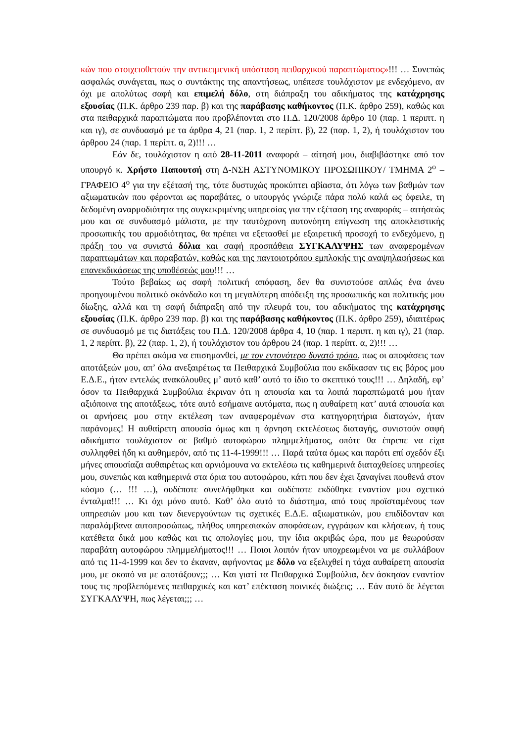κών που στοιχειοθετούν την αντικειμενική υπόσταση πειθαρχικού παραπτώματος»!!! … Συνεπώς ασφαλώς συνάγεται, πως ο συντάκτης της απαντήσεως, υπέπεσε τουλάχιστον με ενδεχόμενο, αν όχι με απολύτως σαφή και επιμελή δόλο, στη διάπραξη του αδικήματος της κατάχρησης εξουσίας (Π.Κ. άρθρο 239 παρ. β) και της παράβασης καθήκοντος (Π.Κ. άρθρο 259), καθώς και στα πειθαρχικά παραπτώματα που προβλέπονται στο Π.Δ. 120/2008 άρθρο 10 (παρ. 1 περιπτ. η και ιγ), σε συνδυασμό με τα άρθρα 4, 21 (παρ. 1, 2 περίπτ. β), 22 (παρ. 1, 2), ή τουλάχιστον του άρθρου 24 (παρ. 1 περίπτ. α, 2)!!! …
Εάν δε, τουλάχιστον η από 28-11-2011 αναφορά – αίτησή μου, διαβιβάστηκε από τον υπουργό κ. Χρήστο Παπουτσή στη Δ-ΝΣΗ ΑΣΤΥΝΟΜΙΚΟΥ ΠΡΟΣΩΠΙΚΟΥ/ ΤΜΗΜΑ 2<sup>ο</sup> – ΓΡΑΦΕΙΟ 4<sup>ο</sup> για την εξέτασή της, τότε δυστυχώς προκύπτει αβίαστα, ότι λόγω των βαθμών των αξιωματικών που φέρονται ως παραβάτες, ο υπουργός γνώριζε πάρα πολύ καλά ως όφειλε, τη δεδομένη αναρμοδιότητα της συγκεκριμένης υπηρεσίας για την εξέταση της αναφοράς – αιτήσεώς μου και σε συνδυασμό μάλιστα, με την ταυτόχρονη αυτονόητη επίγνωση της αποκλειστικής προσωπικής του αρμοδιότητας, θα πρέπει να εξετασθεί με εξαιρετική προσοχή το ενδεχόμενο, η πράξη του να συνιστά δόλια και σαφή προσπάθεια ΣΥΓΚΑΛΥΨΗΣ των αναφερομένων παραπτωμάτων και παραβατών, καθώς και της παντοιοτρόπου εμπλοκής της αναψηλαφήσεως και επανεκδικάσεως της υποθέσεώς μου!!! …
Τούτο βεβαίως ως σαφή πολιτική απόφαση, δεν θα συνιστούσε απλώς ένα άνευ προηγουμένου πολιτικό σκάνδαλο και τη μεγαλύτερη απόδειξη της προσωπικής και πολιτικής μου δίωξης, αλλά και τη σαφή διάπραξη από την πλευρά του, του αδικήματος της κατάχρησης εξουσίας (Π.Κ. άρθρο 239 παρ. β) και της παράβασης καθήκοντος (Π.Κ. άρθρο 259), ιδιαιτέρως σε συνδυασμό με τις διατάξεις του Π.Δ. 120/2008 άρθρα 4, 10 (παρ. 1 περιπτ. η και ιγ), 21 (παρ. 1, 2 περίπτ. β), 22 (παρ. 1, 2), ή τουλάχιστον του άρθρου 24 (παρ. 1 περίπτ. α, 2)!!! …
Θα πρέπει ακόμα να επισημανθεί, με τον εντονότερο δυνατό τρόπο, πως οι αποφάσεις των αποτάξεών μου, απ’ όλα ανεξαιρέτως τα Πειθαρχικά Συμβούλια που εκδίκασαν τις εις βάρος μου Ε.Δ.Ε., ήταν εντελώς ανακόλουθες μ’ αυτό καθ’ αυτό το ίδιο το σκεπτικό τους!!! … Δηλαδή, εφ’ όσον τα Πειθαρχικά Συμβούλια έκριναν ότι η απουσία και τα λοιπά παραπτώματά μου ήταν αξιόποινα της αποτάξεως, τότε αυτό εσήμαινε αυτόματα, πως η αυθαίρετη κατ’ αυτά απουσία και οι αρνήσεις μου στην εκτέλεση των αναφερομένων στα κατηγορητήρια διαταγών, ήταν παράνομες! Η αυθαίρετη απουσία όμως και η άρνηση εκτελέσεως διαταγής, συνιστούν σαφή αδικήματα τουλάχιστον σε βαθμό αυτοφώρου πλημμελήματος, οπότε θα έπρεπε να είχα συλληφθεί ήδη κι αυθημερόν, από τις 11-4-1999!!! … Παρά ταύτα όμως και παρότι επί σχεδόν έξι μήνες απουσίαζα αυθαιρέτως και αρνιόμουνα να εκτελέσω τις καθημερινά διαταχθείσες υπηρεσίες μου, συνεπώς και καθημερινά στα όρια του αυτοφώρου, κάτι που δεν έχει ξαναγίνει πουθενά στον κόσμο (… !!! …), ουδέποτε συνελήφθηκα και ουδέποτε εκδόθηκε εναντίον μου σχετικό ένταλμα!!! … Κι όχι μόνο αυτό. Καθ’ όλο αυτό το διάστημα, από τους προϊσταμένους των υπηρεσιών μου και των διενεργούντων τις σχετικές Ε.Δ.Ε. αξιωματικών, μου επιδίδονταν και παραλάμβανα αυτοπροσώπως, πλήθος υπηρεσιακών αποφάσεων, εγγράφων και κλήσεων, ή τους κατέθετα δικά μου καθώς και τις απολογίες μου, την ίδια ακριβώς ώρα, που με θεωρούσαν παραβάτη αυτοφώρου πλημμελήματος!!! … Ποιοι λοιπόν ήταν υποχρεωμένοι να με συλλάβουν από τις 11-4-1999 και δεν το έκαναν, αφήνοντας με δόλο να εξελιχθεί η τάχα αυθαίρετη απουσία μου, με σκοπό να με αποτάξουν;;; … Και γιατί τα Πειθαρχικά Συμβούλια, δεν άσκησαν εναντίον τους τις προβλεπόμενες πειθαρχικές και κατ’ επέκταση ποινικές διώξεις; … Εάν αυτό δε λέγεται ΣΥΓΚΑΛΥΨΗ, πως λέγεται;;; …